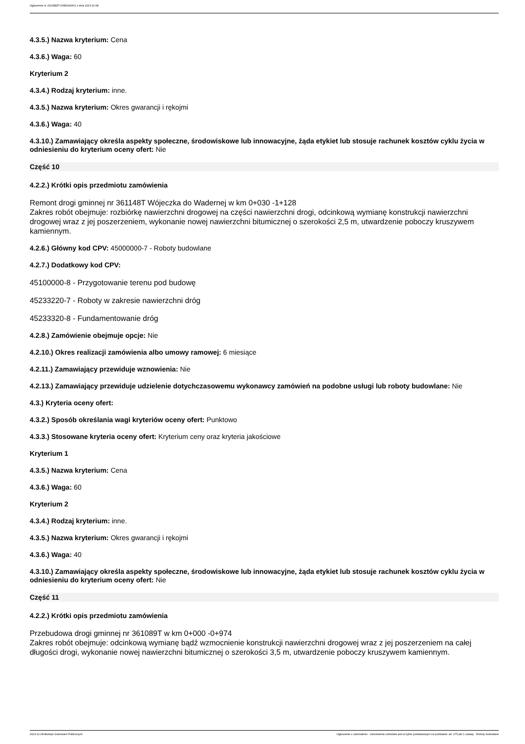Ogłoszenie nr 2023/BZP 00483240/01 z dnia 2023-11-08
4.3.5.) Nazwa kryterium: Cena
4.3.6.) Waga: 60
Kryterium 2
4.3.4.) Rodzaj kryterium: inne.
4.3.5.) Nazwa kryterium: Okres gwarancji i rękojmi
4.3.6.) Waga: 40
4.3.10.) Zamawiający określa aspekty społeczne, środowiskowe lub innowacyjne, żąda etykiet lub stosuje rachunek kosztów cyklu życia w odniesieniu do kryterium oceny ofert: Nie
Część 10
4.2.2.) Krótki opis przedmiotu zamówienia
Remont drogi gminnej nr 361148T Wójeczka do Wadernej w km 0+030 -1+128
Zakres robót obejmuje: rozbiórkę nawierzchni drogowej na części nawierzchni drogi, odcinkową wymianę konstrukcji nawierzchni drogowej wraz z jej poszerzeniem, wykonanie nowej nawierzchni bitumicznej o szerokości 2,5 m, utwardzenie poboczy kruszywem kamiennym.
4.2.6.) Główny kod CPV: 45000000-7 - Roboty budowlane
4.2.7.) Dodatkowy kod CPV:
45100000-8 - Przygotowanie terenu pod budowę
45233220-7 - Roboty w zakresie nawierzchni dróg
45233320-8 - Fundamentowanie dróg
4.2.8.) Zamówienie obejmuje opcje: Nie
4.2.10.) Okres realizacji zamówienia albo umowy ramowej: 6 miesiące
4.2.11.) Zamawiający przewiduje wznowienia: Nie
4.2.13.) Zamawiający przewiduje udzielenie dotychczasowemu wykonawcy zamówień na podobne usługi lub roboty budowlane: Nie
4.3.) Kryteria oceny ofert:
4.3.2.) Sposób określania wagi kryteriów oceny ofert: Punktowo
4.3.3.) Stosowane kryteria oceny ofert: Kryterium ceny oraz kryteria jakościowe
Kryterium 1
4.3.5.) Nazwa kryterium: Cena
4.3.6.) Waga: 60
Kryterium 2
4.3.4.) Rodzaj kryterium: inne.
4.3.5.) Nazwa kryterium: Okres gwarancji i rękojmi
4.3.6.) Waga: 40
4.3.10.) Zamawiający określa aspekty społeczne, środowiskowe lub innowacyjne, żąda etykiet lub stosuje rachunek kosztów cyklu życia w odniesieniu do kryterium oceny ofert: Nie
Część 11
4.2.2.) Krótki opis przedmiotu zamówienia
Przebudowa drogi gminnej nr 361089T w km 0+000 -0+974
Zakres robót obejmuje: odcinkową wymianę bądź wzmocnienie konstrukcji nawierzchni drogowej wraz z jej poszerzeniem na całej długości drogi, wykonanie nowej nawierzchni bitumicznej o szerokości 3,5 m, utwardzenie poboczy kruszywem kamiennym.
2023-11-08 Biuletyn Zamówień Publicznych Ogłoszenie o zamówieniu - Zamówienie udzielane jest w trybie podstawowym na podstawie: art. 275 pkt 1 ustawy - Roboty budowlane